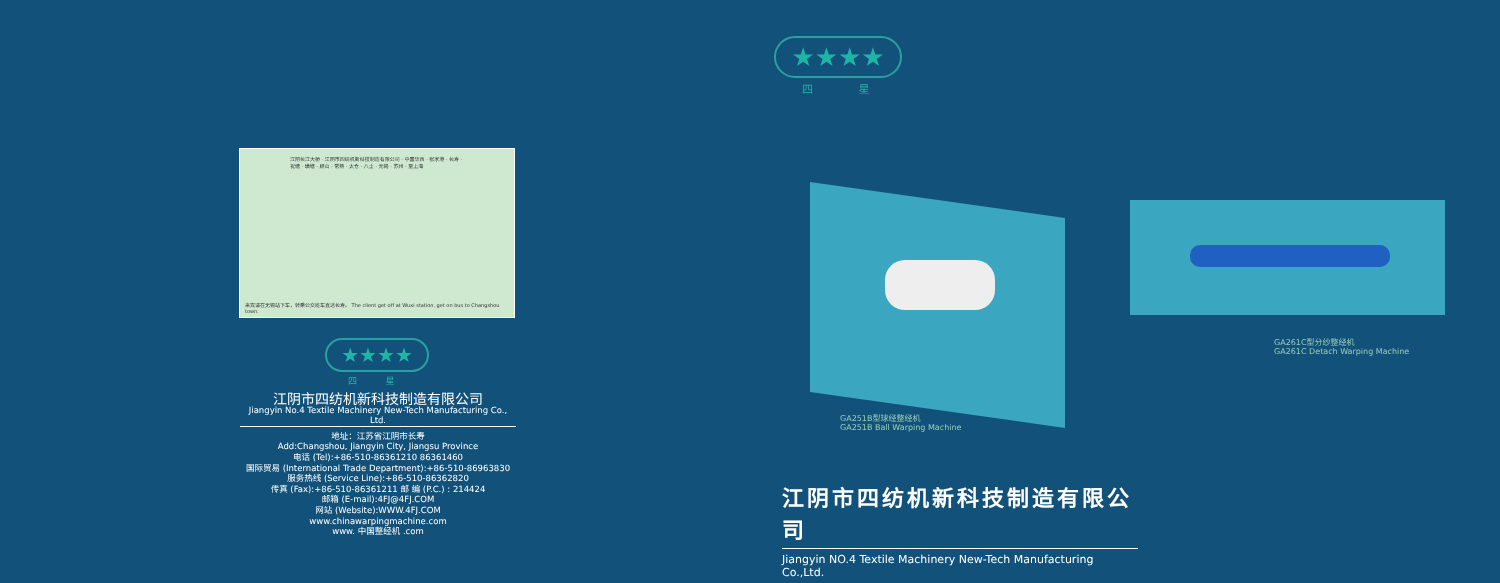江阴长江大桥 · 江阴市四纺机新科技制造有限公司 · 中国华西 · 张家港 · 长寿 · 祝塘 · 璜塘 · 顾山 · 常熟 · 太仓 · 八士 · 无锡 · 苏州 · 至上海
来宾请在无锡站下车，转乘公交班车直达长寿。 The client get off at Wuxi station, get on bus to Changshou town.
★★★★
四 星
江阴市四纺机新科技制造有限公司
Jiangyin No.4 Textile Machinery New-Tech Manufacturing Co., Ltd.
地址：江苏省江阴市长寿
Add:Changshou, Jiangyin City, Jiangsu Province
电话 (Tel):+86-510-86361210 86361460
国际贸易 (International Trade Department):+86-510-86963830
服务热线 (Service Line):+86-510-86362820
传真 (Fax):+86-510-86361211 邮 编 (P.C.) : 214424
邮箱 (E-mail):4FJ@4FJ.COM
网站 (Website):WWW.4FJ.COM
www.chinawarpingmachine.com
www. 中国整经机 .com
★★★★
四 星
GA251B型球经整经机
GA251B Ball Warping Machine
GA261C型分纱整经机
GA261C Detach Warping Machine
江阴市四纺机新科技制造有限公司
Jiangyin NO.4 Textile Machinery New-Tech Manufacturing Co.,Ltd.